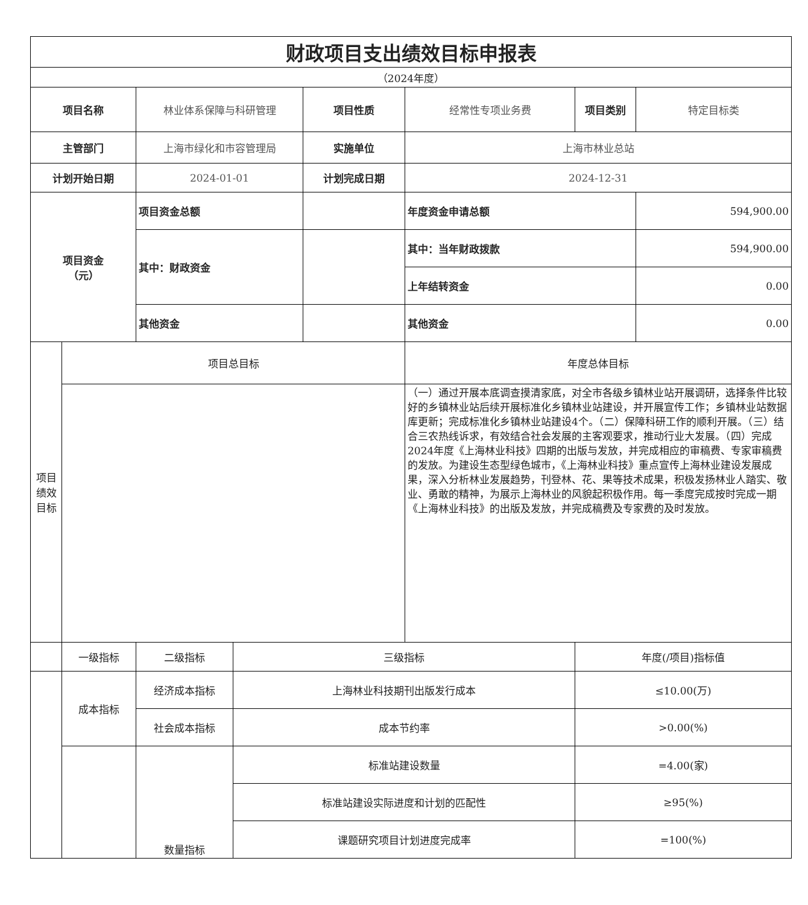| 财政项目支出绩效目标申报表 | | | | | | | |
| （2024年度） | | | | | | | |
| 项目名称 | | 林业体系保障与科研管理 | | 项目性质 | 经常性专项业务费 | 项目类别 | 特定目标类 |
| 主管部门 | | 上海市绿化和市容管理局 | | 实施单位 | 上海市林业总站 | | |
| 计划开始日期 | | 2024-01-01 | | 计划完成日期 | 2024-12-31 | | |
| 项目资金 （元） | | 项目资金总额 | | | 年度资金申请总额 | | 594,900.00 |
| | | 其中：财政资金 | | | 其中：当年财政拨款 | | 594,900.00 |
| | | | | | 上年结转资金 | | 0.00 |
| | | 其他资金 | | | 其他资金 | | 0.00 |
| 项目 绩效 目标 | 项目总目标 | | | | 年度总体目标 | | |
| | | | | | （一）通过开展本底调查摸清家底，对全市各级乡镇林业站开展调研，选择条件比较好的乡镇林业站后续开展标准化乡镇林业站建设，并开展宣传工作；乡镇林业站数据库更新；完成标准化乡镇林业站建设4个。（二）保障科研工作的顺利开展。（三）结合三农热线诉求，有效结合社会发展的主客观要求，推动行业大发展。（四）完成2024年度《上海林业科技》四期的出版与发放，并完成相应的审稿费、专家审稿费的发放。为建设生态型绿色城市，《上海林业科技》重点宣传上海林业建设发展成果，深入分析林业发展趋势，刊登林、花、果等技术成果，积极发扬林业人踏实、敬业、勇敢的精神，为展示上海林业的风貌起积极作用。每一季度完成按时完成一期《上海林业科技》的出版及发放，并完成稿费及专家费的及时发放。 | | |
| | 一级指标 | 二级指标 | 三级指标 | | | 年度(/项目)指标值 | |
| | 成本指标 | 经济成本指标 | 上海林业科技期刊出版发行成本 | | | ≤10.00(万) | |
| | | 社会成本指标 | 成本节约率 | | | >0.00(%) | |
| | | 数量指标 | 标准站建设数量 | | | =4.00(家) | |
| | | | 标准站建设实际进度和计划的匹配性 | | | ≥95(%) | |
| | | | 课题研究项目计划进度完成率 | | | =100(%) | |